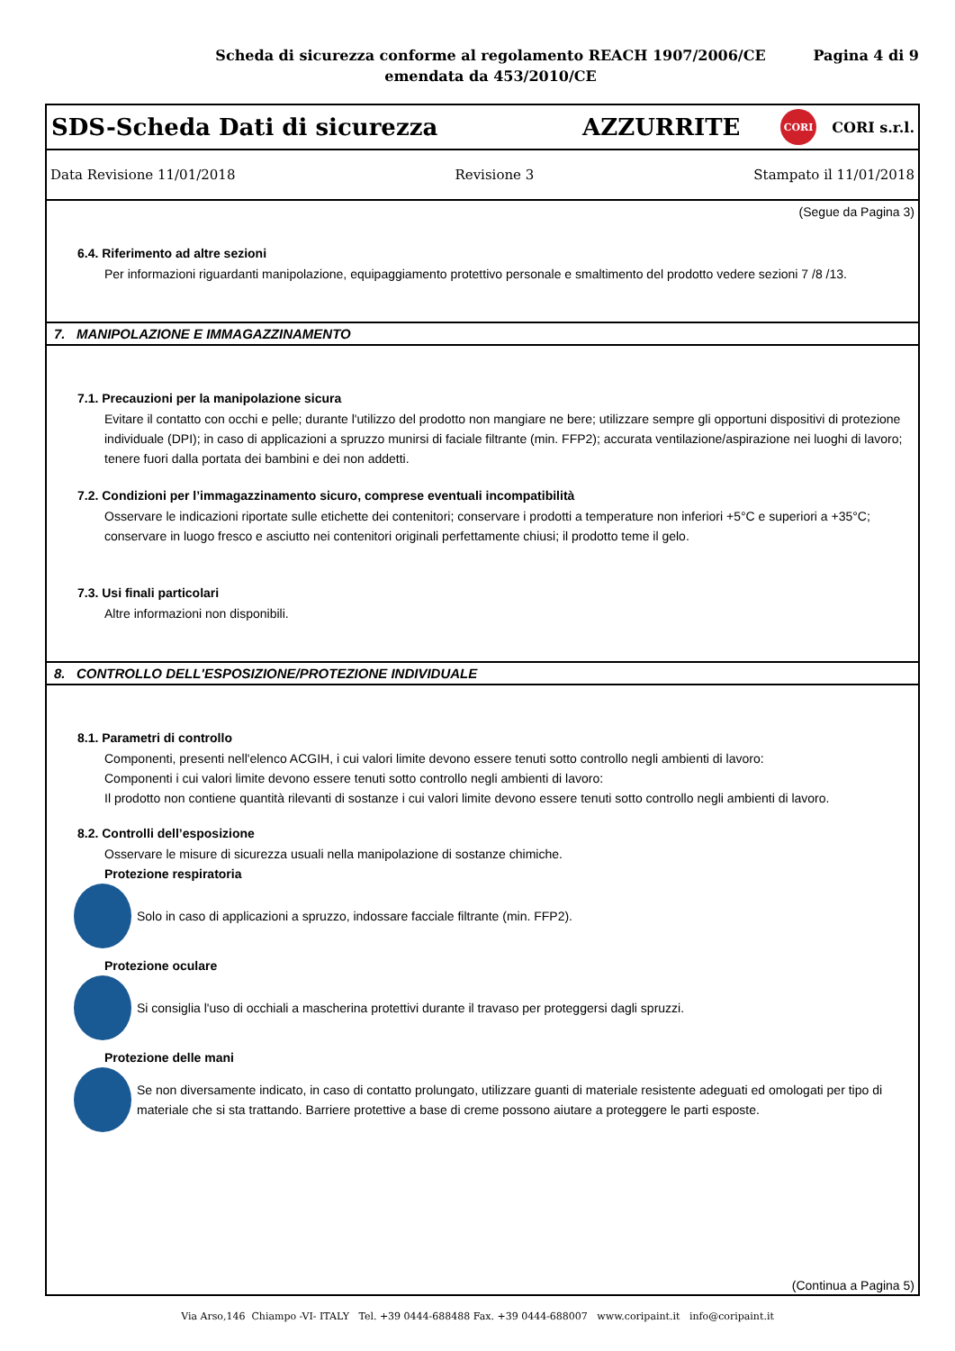Scheda di sicurezza conforme al regolamento REACH 1907/2006/CE
emendata da 453/2010/CE
Pagina 4 di 9
SDS-Scheda Dati di sicurezza AZZURRITE CORI CORI s.r.l.
Data Revisione 11/01/2018 Revisione 3 Stampato il 11/01/2018
(Segue da Pagina 3)
6.4. Riferimento ad altre sezioni
Per informazioni riguardanti manipolazione, equipaggiamento protettivo personale e smaltimento del prodotto vedere sezioni 7 /8 /13.
7. MANIPOLAZIONE E IMMAGAZZINAMENTO
7.1. Precauzioni per la manipolazione sicura
Evitare il contatto con occhi e pelle; durante l'utilizzo del prodotto non mangiare ne bere; utilizzare sempre gli opportuni dispositivi di protezione individuale (DPI); in caso di applicazioni a spruzzo munirsi di faciale filtrante (min. FFP2); accurata ventilazione/aspirazione nei luoghi di lavoro; tenere fuori dalla portata dei bambini e dei non addetti.
7.2. Condizioni per l’immagazzinamento sicuro, comprese eventuali incompatibilità
Osservare le indicazioni riportate sulle etichette dei contenitori; conservare i prodotti a temperature non inferiori +5°C e superiori a +35°C; conservare in luogo fresco e asciutto nei contenitori originali perfettamente chiusi; il prodotto teme il gelo.
7.3. Usi finali particolari
Altre informazioni non disponibili.
8. CONTROLLO DELL'ESPOSIZIONE/PROTEZIONE INDIVIDUALE
8.1. Parametri di controllo
Componenti, presenti nell'elenco ACGIH, i cui valori limite devono essere tenuti sotto controllo negli ambienti di lavoro:
Componenti i cui valori limite devono essere tenuti sotto controllo negli ambienti di lavoro:
Il prodotto non contiene quantità rilevanti di sostanze i cui valori limite devono essere tenuti sotto controllo negli ambienti di lavoro.
8.2. Controlli dell’esposizione
Osservare le misure di sicurezza usuali nella manipolazione di sostanze chimiche.
Protezione respiratoria
Solo in caso di applicazioni a spruzzo, indossare facciale filtrante (min. FFP2).
Protezione oculare
Si consiglia l'uso di occhiali a mascherina protettivi durante il travaso per proteggersi dagli spruzzi.
Protezione delle mani
Se non diversamente indicato, in caso di contatto prolungato, utilizzare guanti di materiale resistente adeguati ed omologati per tipo di materiale che si sta trattando. Barriere protettive a base di creme possono aiutare a proteggere le parti esposte.
(Continua a Pagina 5)
Via Arso,146 Chiampo -VI- ITALY Tel. +39 0444-688488 Fax. +39 0444-688007 www.coripaint.it info@coripaint.it